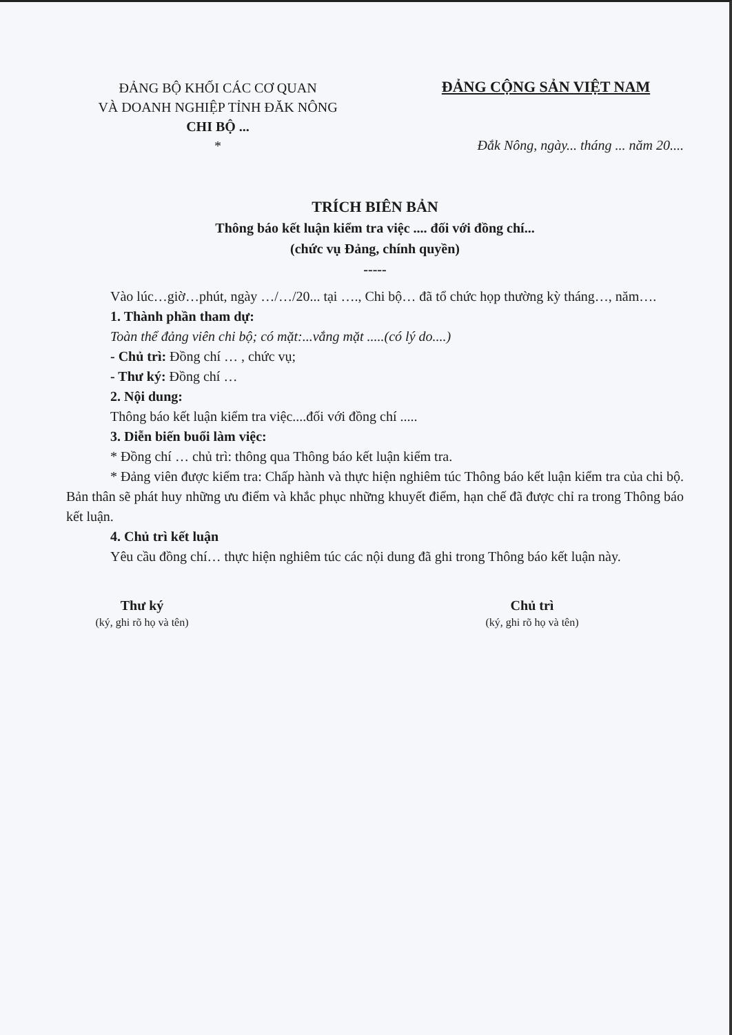ĐẢNG BỘ KHỐI CÁC CƠ QUAN
VÀ DOANH NGHIỆP TỈNH ĐĂK NÔNG
CHI BỘ ...
*
ĐẢNG CỘNG SẢN VIỆT NAM
Đắk Nông, ngày... tháng ... năm 20....
TRÍCH BIÊN BẢN
Thông báo kết luận kiểm tra việc .... đối với đồng chí...
(chức vụ Đảng, chính quyền)
-----
Vào lúc…giờ…phút, ngày …/…/20... tại …., Chi bộ… đã tổ chức họp thường kỳ tháng…, năm….
1. Thành phần tham dự:
Toàn thể đảng viên chi bộ; có mặt:...vắng mặt .....(có lý do....)
- Chủ trì: Đồng chí … , chức vụ;
- Thư ký: Đồng chí …
2. Nội dung:
Thông báo kết luận kiểm tra việc....đối với đồng chí .....
3. Diễn biến buổi làm việc:
* Đồng chí … chủ trì: thông qua Thông báo kết luận kiểm tra.
* Đảng viên được kiểm tra: Chấp hành và thực hiện nghiêm túc Thông báo kết luận kiểm tra của chi bộ. Bản thân sẽ phát huy những ưu điểm và khắc phục những khuyết điểm, hạn chế đã được chỉ ra trong Thông báo kết luận.
4. Chủ trì kết luận
Yêu cầu đồng chí… thực hiện nghiêm túc các nội dung đã ghi trong Thông báo kết luận này.
Thư ký
(ký, ghi rõ họ và tên)
Chủ trì
(ký, ghi rõ họ và tên)